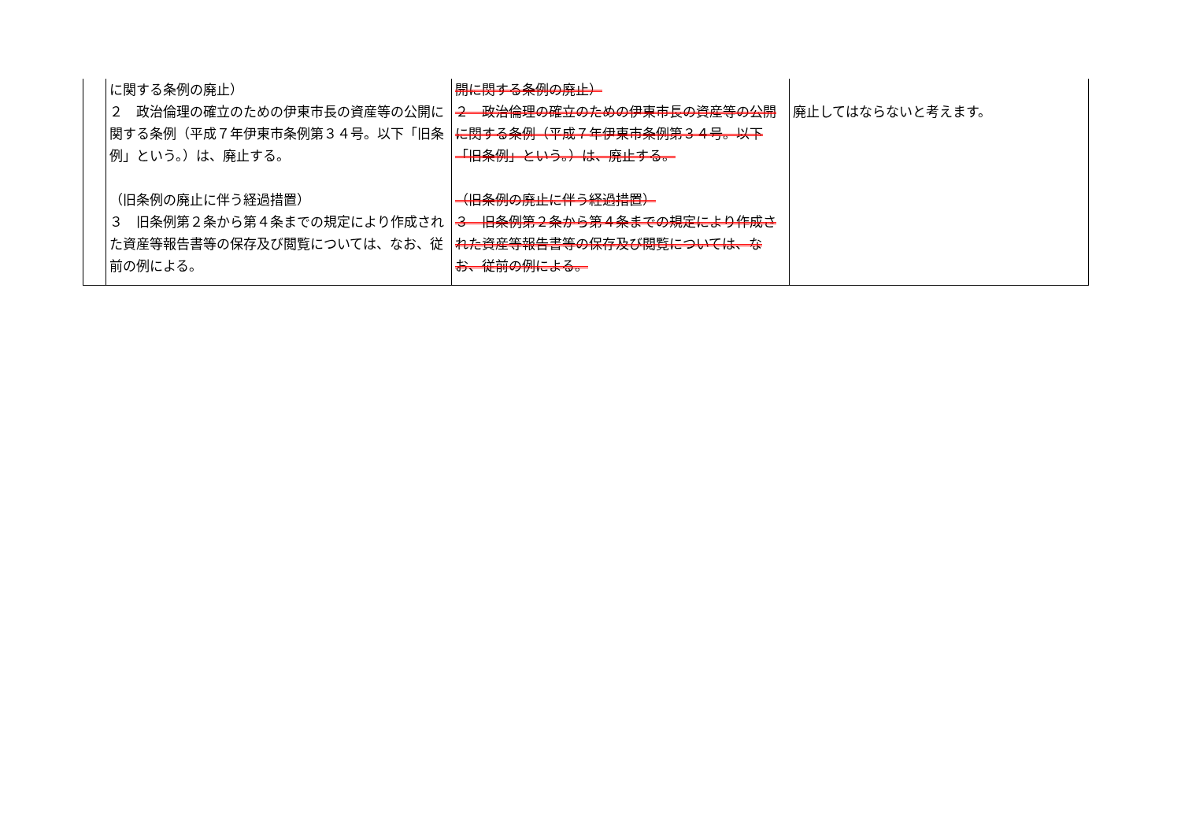| | に関する条例の廃止） ２ 政治倫理の確立のための伊東市長の資産等の公開に関する条例（平成７年伊東市条例第３４号。以下「旧条例」という。）は、廃止する。 （旧条例の廃止に伴う経過措置） ３ 旧条例第２条から第４条までの規定により作成された資産等報告書等の保存及び閲覧については、なお、従前の例による。 | 開に関する条例の廃止） ２ 政治倫理の確立のための伊東市長の資産等の公開に関する条例（平成７年伊東市条例第３４号。以下「旧条例」という。）は、廃止する。 （旧条例の廃止に伴う経過措置） ３ 旧条例第２条から第４条までの規定により作成された資産等報告書等の保存及び閲覧については、なお、従前の例による。 | 廃止してはならないと考えます。 |